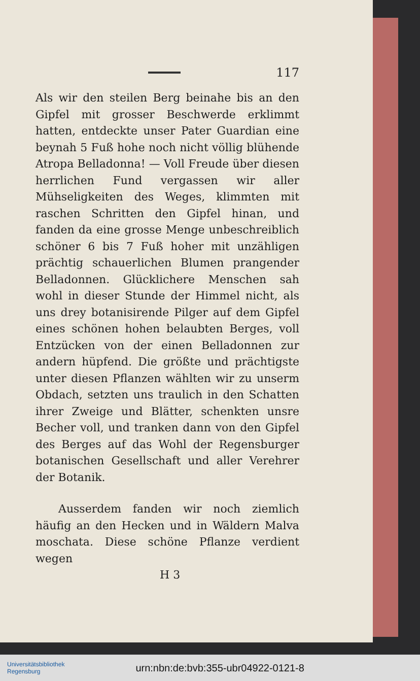117
Als wir den steilen Berg beinahe bis an den Gipfel mit grosser Beschwerde erklimmt hatten, entdeckte unser Pater Guardian eine beynah 5 Fuß hohe noch nicht völlig blühende Atropa Belladonna! — Voll Freude über diesen herrlichen Fund vergassen wir aller Mühseligkeiten des Weges, klimmten mit raschen Schritten den Gipfel hinan, und fanden da eine grosse Menge unbeschreiblich schöner 6 bis 7 Fuß hoher mit unzähligen prächtig schauerlichen Blumen prangender Belladonnen. Glücklichere Menschen sah wohl in dieser Stunde der Himmel nicht, als uns drey botanisirende Pilger auf dem Gipfel eines schönen hohen belaubten Berges, voll Entzücken von der einen Belladonnen zur andern hüpfend. Die größte und prächtigste unter diesen Pflanzen wählten wir zu unserm Obdach, setzten uns traulich in den Schatten ihrer Zweige und Blätter, schenkten unsre Becher voll, und tranken dann von den Gipfel des Berges auf das Wohl der Regensburger botanischen Gesellschaft und aller Verehrer der Botanik.
Ausserdem fanden wir noch ziemlich häufig an den Hecken und in Wäldern Malva moschata. Diese schöne Pflanze verdient wegen
H 3
Universitätsbibliothek
Regensburg
urn:nbn:de:bvb:355-ubr04922-0121-8